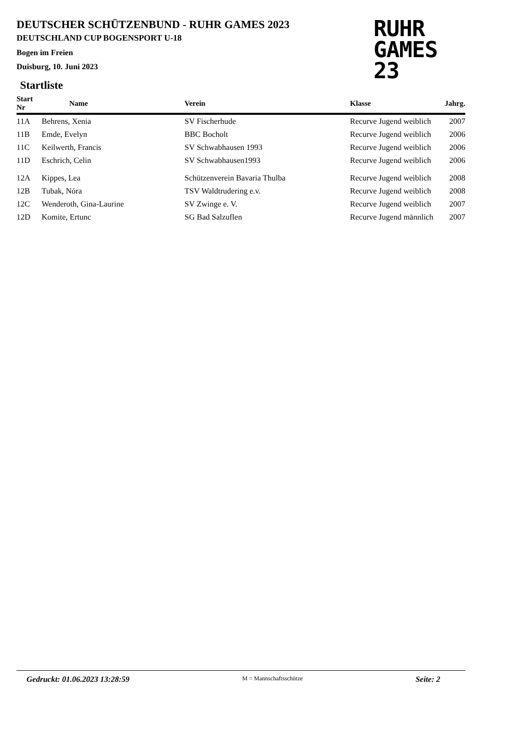DEUTSCHER SCHÜTZENBUND - RUHR GAMES 2023
DEUTSCHLAND CUP BOGENSPORT U-18
Bogen im Freien
Duisburg, 10. Juni 2023
RUHR
GAMES
23
Startliste
| Start Nr | Name | Verein | Klasse | Jahrg. |
| --- | --- | --- | --- | --- |
| 11A | Behrens, Xenia | SV Fischerhude | Recurve Jugend weiblich | 2007 |
| 11B | Emde, Evelyn | BBC Bocholt | Recurve Jugend weiblich | 2006 |
| 11C | Keilwerth, Francis | SV Schwabhausen 1993 | Recurve Jugend weiblich | 2006 |
| 11D | Eschrich, Celin | SV Schwabhausen1993 | Recurve Jugend weiblich | 2006 |
| 12A | Kippes, Lea | Schützenverein Bavaria Thulba | Recurve Jugend weiblich | 2008 |
| 12B | Tubak, Nóra | TSV Waldtrudering e.v. | Recurve Jugend weiblich | 2008 |
| 12C | Wenderoth, Gina-Laurine | SV Zwinge e. V. | Recurve Jugend weiblich | 2007 |
| 12D | Komite, Ertunc | SG Bad Salzuflen | Recurve Jugend männlich | 2007 |
Gedruckt: 01.06.2023 13:28:59 M = Mannschaftsschütze Seite: 2